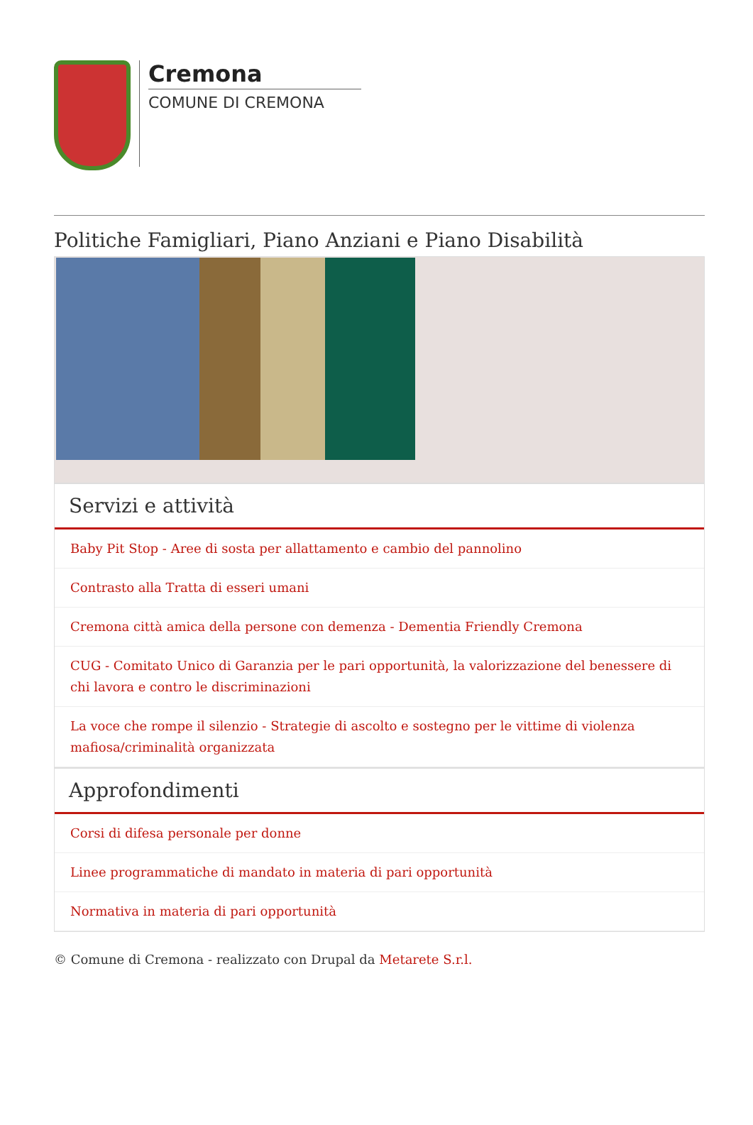Cremona
COMUNE DI CREMONA
Politiche Famigliari, Piano Anziani e Piano Disabilità
Servizi e attività
Baby Pit Stop - Aree di sosta per allattamento e cambio del pannolino
Contrasto alla Tratta di esseri umani
Cremona città amica della persone con demenza - Dementia Friendly Cremona
CUG - Comitato Unico di Garanzia per le pari opportunità, la valorizzazione del benessere di chi lavora e contro le discriminazioni
La voce che rompe il silenzio - Strategie di ascolto e sostegno per le vittime di violenza mafiosa/criminalità organizzata
Approfondimenti
Corsi di difesa personale per donne
Linee programmatiche di mandato in materia di pari opportunità
Normativa in materia di pari opportunità
© Comune di Cremona - realizzato con Drupal da Metarete S.r.l.